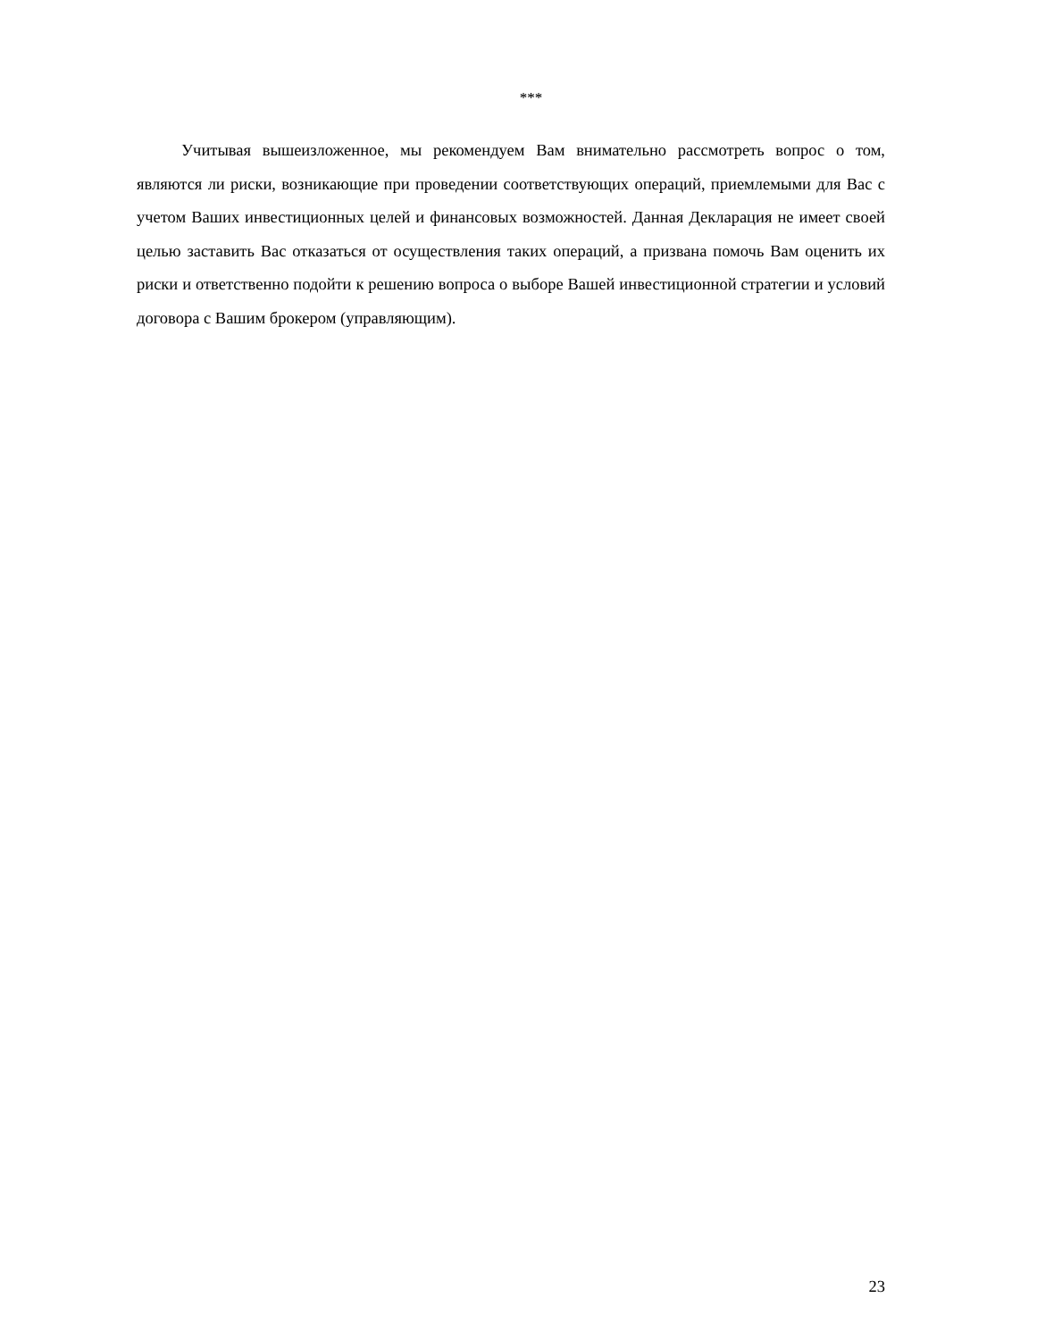***
Учитывая вышеизложенное, мы рекомендуем Вам внимательно рассмотреть вопрос о том, являются ли риски, возникающие при проведении соответствующих операций, приемлемыми для Вас с учетом Ваших инвестиционных целей и финансовых возможностей. Данная Декларация не имеет своей целью заставить Вас отказаться от осуществления таких операций, а призвана помочь Вам оценить их риски и ответственно подойти к решению вопроса о выборе Вашей инвестиционной стратегии и условий договора с Вашим брокером (управляющим).
23